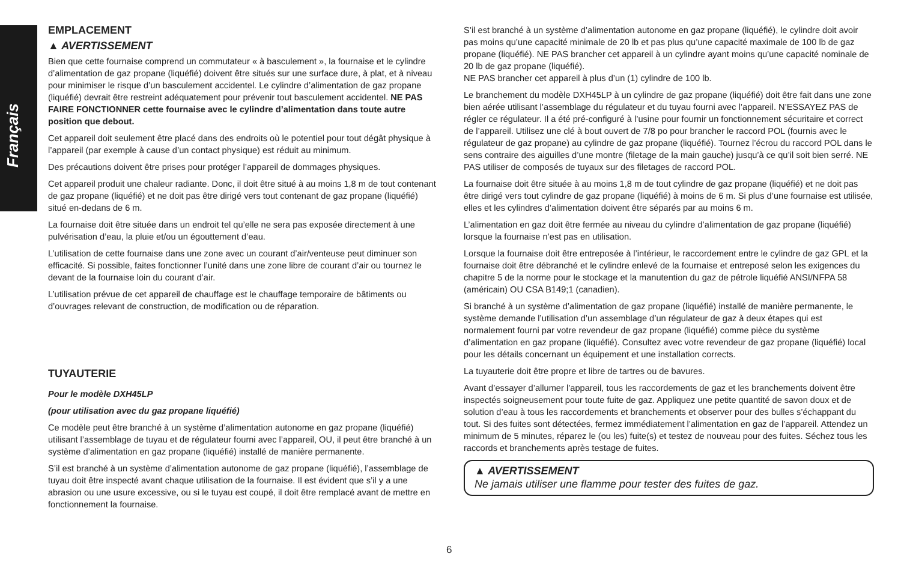Français
EMPLACEMENT
▲ AVERTISSEMENT
Bien que cette fournaise comprend un commutateur « à basculement », la fournaise et le cylindre d’alimentation de gaz propane (liquéfié) doivent être situés sur une surface dure, à plat, et à niveau pour minimiser le risque d’un basculement accidentel. Le cylindre d’alimentation de gaz propane (liquéfié) devrait être restreint adéquatement pour prévenir tout basculement accidentel. NE PAS FAIRE FONCTIONNER cette fournaise avec le cylindre d’alimentation dans toute autre position que debout.
Cet appareil doit seulement être placé dans des endroits où le potentiel pour tout dégât physique à l’appareil (par exemple à cause d’un contact physique) est réduit au minimum.
Des précautions doivent être prises pour protéger l’appareil de dommages physiques.
Cet appareil produit une chaleur radiante. Donc, il doit être situé à au moins 1,8 m de tout contenant de gaz propane (liquéfié) et ne doit pas être dirigé vers tout contenant de gaz propane (liquéfié) situé en-dedans de 6 m.
La fournaise doit être située dans un endroit tel qu’elle ne sera pas exposée directement à une pulvérisation d’eau, la pluie et/ou un égouttement d’eau.
L’utilisation de cette fournaise dans une zone avec un courant d’air/venteuse peut diminuer son efficacité. Si possible, faites fonctionner l’unité dans une zone libre de courant d’air ou tournez le devant de la fournaise loin du courant d’air.
L’utilisation prévue de cet appareil de chauffage est le chauffage temporaire de bâtiments ou d’ouvrages relevant de construction, de modification ou de réparation.
TUYAUTERIE
Pour le modèle DXH45LP
(pour utilisation avec du gaz propane liquéfié)
Ce modèle peut être branché à un système d’alimentation autonome en gaz propane (liquéfié) utilisant l’assemblage de tuyau et de régulateur fourni avec l’appareil, OU, il peut être branché à un système d’alimentation en gaz propane (liquéfié) installé de manière permanente.
S’il est branché à un système d’alimentation autonome de gaz propane (liquéfié), l’assemblage de tuyau doit être inspecté avant chaque utilisation de la fournaise. Il est évident que s’il y a une abrasion ou une usure excessive, ou si le tuyau est coupé, il doit être remplacé avant de mettre en fonctionnement la fournaise.
S’il est branché à un système d’alimentation autonome en gaz propane (liquéfié), le cylindre doit avoir pas moins qu’une capacité minimale de 20 lb et pas plus qu’une capacité maximale de 100 lb de gaz propane (liquéfié). NE PAS brancher cet appareil à un cylindre ayant moins qu’une capacité nominale de 20 lb de gaz propane (liquéfié).
NE PAS brancher cet appareil à plus d’un (1) cylindre de 100 lb.
Le branchement du modèle DXH45LP à un cylindre de gaz propane (liquéfié) doit être fait dans une zone bien aérée utilisant l’assemblage du régulateur et du tuyau fourni avec l’appareil. N’ESSAYEZ PAS de régler ce régulateur. Il a été pré-configuré à l’usine pour fournir un fonctionnement sécuritaire et correct de l’appareil. Utilisez une clé à bout ouvert de 7/8 po pour brancher le raccord POL (fournis avec le régulateur de gaz propane) au cylindre de gaz propane (liquéfié). Tournez l’écrou du raccord POL dans le sens contraire des aiguilles d’une montre (filetage de la main gauche) jusqu’à ce qu’il soit bien serré. NE PAS utiliser de composés de tuyaux sur des filetages de raccord POL.
La fournaise doit être située à au moins 1,8 m de tout cylindre de gaz propane (liquéfié) et ne doit pas être dirigé vers tout cylindre de gaz propane (liquéfié) à moins de 6 m. Si plus d’une fournaise est utilisée, elles et les cylindres d’alimentation doivent être séparés par au moins 6 m.
L’alimentation en gaz doit être fermée au niveau du cylindre d’alimentation de gaz propane (liquéfié) lorsque la fournaise n’est pas en utilisation.
Lorsque la fournaise doit être entreposée à l’intérieur, le raccordement entre le cylindre de gaz GPL et la fournaise doit être débranché et le cylindre enlevé de la fournaise et entreposé selon les exigences du chapitre 5 de la norme pour le stockage et la manutention du gaz de pétrole liquéfié ANSI/NFPA 58 (américain) OU CSA B149;1 (canadien).
Si branché à un système d’alimentation de gaz propane (liquéfié) installé de manière permanente, le système demande l’utilisation d’un assemblage d’un régulateur de gaz à deux étapes qui est normalement fourni par votre revendeur de gaz propane (liquéfié) comme pièce du système d’alimentation en gaz propane (liquéfié). Consultez avec votre revendeur de gaz propane (liquéfié) local pour les détails concernant un équipement et une installation corrects.
La tuyauterie doit être propre et libre de tartres ou de bavures.
Avant d’essayer d’allumer l’appareil, tous les raccordements de gaz et les branchements doivent être inspectés soigneusement pour toute fuite de gaz. Appliquez une petite quantité de savon doux et de solution d’eau à tous les raccordements et branchements et observer pour des bulles s’échappant du tout. Si des fuites sont détectées, fermez immédiatement l’alimentation en gaz de l’appareil. Attendez un minimum de 5 minutes, réparez le (ou les) fuite(s) et testez de nouveau pour des fuites. Séchez tous les raccords et branchements après testage de fuites.
▲ AVERTISSEMENT
Ne jamais utiliser une flamme pour tester des fuites de gaz.
6